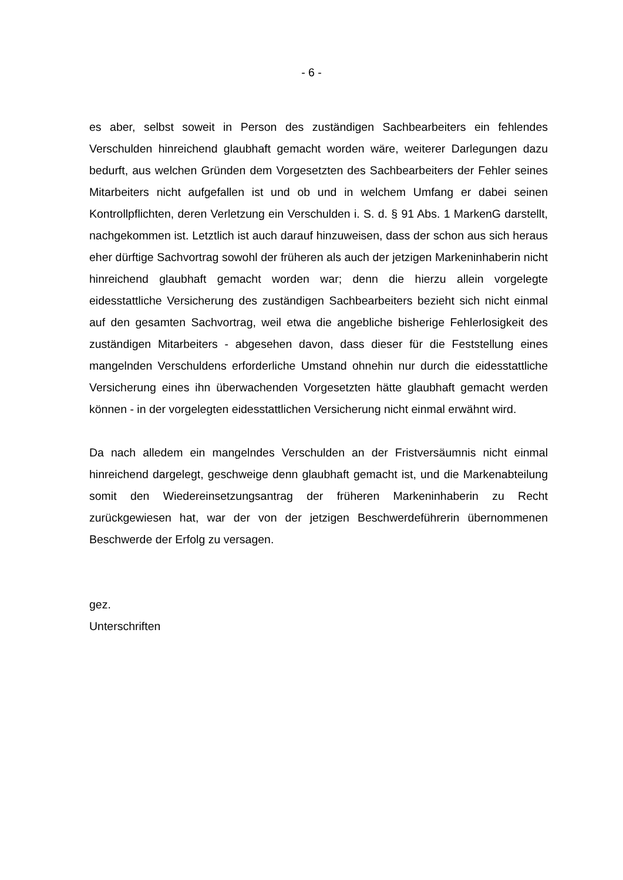- 6 -
es aber, selbst soweit in Person des zuständigen Sachbearbeiters ein fehlendes Verschulden hinreichend glaubhaft gemacht worden wäre, weiterer Darlegungen dazu bedurft, aus welchen Gründen dem Vorgesetzten des Sachbearbeiters der Fehler seines Mitarbeiters nicht aufgefallen ist und ob und in welchem Umfang er dabei seinen Kontrollpflichten, deren Verletzung ein Verschulden i. S. d. § 91 Abs. 1 MarkenG darstellt, nachgekommen ist. Letztlich ist auch darauf hinzuweisen, dass der schon aus sich heraus eher dürftige Sachvortrag sowohl der früheren als auch der jetzigen Markeninhaberin nicht hinreichend glaubhaft gemacht worden war; denn die hierzu allein vorgelegte eidesstattliche Versicherung des zuständigen Sachbearbeiters bezieht sich nicht einmal auf den gesamten Sachvortrag, weil etwa die angebliche bisherige Fehlerlosigkeit des zuständigen Mitarbeiters - abgesehen davon, dass dieser für die Feststellung eines mangelnden Verschuldens erforderliche Umstand ohnehin nur durch die eidesstattliche Versicherung eines ihn überwachenden Vorgesetzten hätte glaubhaft gemacht werden können - in der vorgelegten eidesstattlichen Versicherung nicht einmal erwähnt wird.
Da nach alledem ein mangelndes Verschulden an der Fristversäumnis nicht einmal hinreichend dargelegt, geschweige denn glaubhaft gemacht ist, und die Markenabteilung somit den Wiedereinsetzungsantrag der früheren Markeninhaberin zu Recht zurückgewiesen hat, war der von der jetzigen Beschwerdeführerin übernommenen Beschwerde der Erfolg zu versagen.
gez.
Unterschriften